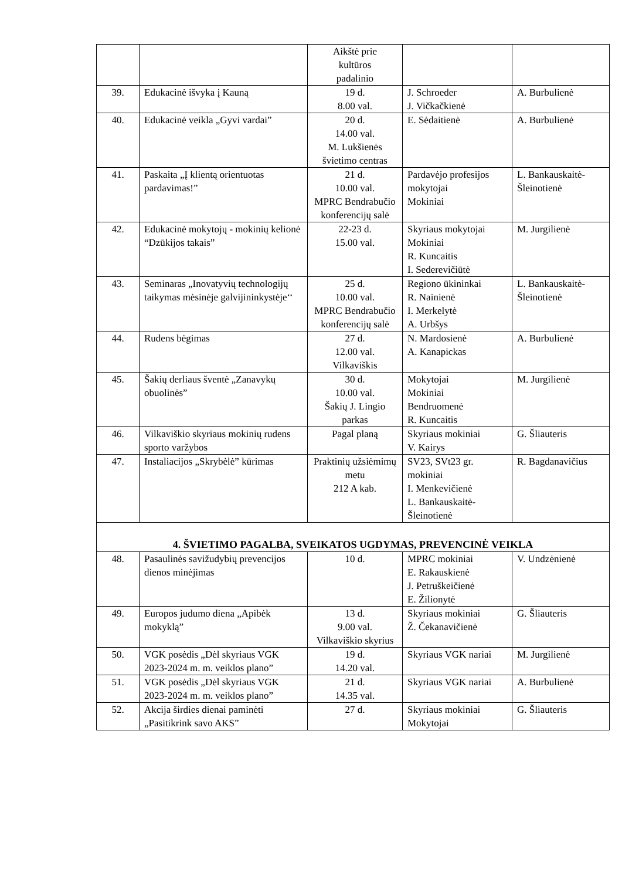| | | Aikštė prie kultūros padalinio | | |
| 39. | Edukacinė išvyka į Kauną | 19 d. 8.00 val. | J. Schroeder J. Vičkačkienė | A. Burbulienė |
| 40. | Edukacinė veikla „Gyvi vardai” | 20 d. 14.00 val. M. Lukšienės švietimo centras | E. Sėdaitienė | A. Burbulienė |
| 41. | Paskaita „Į klientą orientuotas pardavimas!” | 21 d. 10.00 val. MPRC Bendrabučio konferencijų salė | Pardavėjo profesijos mokytojai Mokiniai | L. Bankauskaitė-Šleinotienė |
| 42. | Edukacinė mokytojų - mokinių kelionė “Dzūkijos takais” | 22-23 d. 15.00 val. | Skyriaus mokytojai Mokiniai R. Kuncaitis I. Sederevičiūtė | M. Jurgilienė |
| 43. | Seminaras „Inovatyvių technologijų taikymas mėsinėje galvijininkystėje‘‘ | 25 d. 10.00 val. MPRC Bendrabučio konferencijų salė | Regiono ūkininkai R. Nainienė I. Merkelytė A. Urbšys | L. Bankauskaitė-Šleinotienė |
| 44. | Rudens bėgimas | 27 d. 12.00 val. Vilkaviškis | N. Mardosienė A. Kanapickas | A. Burbulienė |
| 45. | Šakių derliaus šventė „Zanavykų obuolinės” | 30 d. 10.00 val. Šakių J. Lingio parkas | Mokytojai Mokiniai Bendruomenė R. Kuncaitis | M. Jurgilienė |
| 46. | Vilkaviškio skyriaus mokinių rudens sporto varžybos | Pagal planą | Skyriaus mokiniai V. Kairys | G. Šliauteris |
| 47. | Instaliacijos „Skrybėlė” kūrimas | Praktinių užsiėmimų metu 212 A kab. | SV23, SVt23 gr. mokiniai I. Menkevičienė L. Bankauskaitė-Šleinotienė | R. Bagdanavičius |
| 4. ŠVIETIMO PAGALBA, SVEIKATOS UGDYMAS, PREVENCINĖ VEIKLA | | | | |
| 48. | Pasaulinės savižudybių prevencijos dienos minėjimas | 10 d. | MPRC mokiniai E. Rakauskienė J. Petruškeičienė E. Žilionytė | V. Undzėnienė |
| 49. | Europos judumo diena „Apibėk mokyklą” | 13 d. 9.00 val. Vilkaviškio skyrius | Skyriaus mokiniai Ž. Čekanavičienė | G. Šliauteris |
| 50. | VGK posėdis „Dėl skyriaus VGK 2023-2024 m. m. veiklos plano” | 19 d. 14.20 val. | Skyriaus VGK nariai | M. Jurgilienė |
| 51. | VGK posėdis „Dėl skyriaus VGK 2023-2024 m. m. veiklos plano” | 21 d. 14.35 val. | Skyriaus VGK nariai | A. Burbulienė |
| 52. | Akcija širdies dienai paminėti „Pasitikrink savo AKS” | 27 d. | Skyriaus mokiniai Mokytojai | G. Šliauteris |